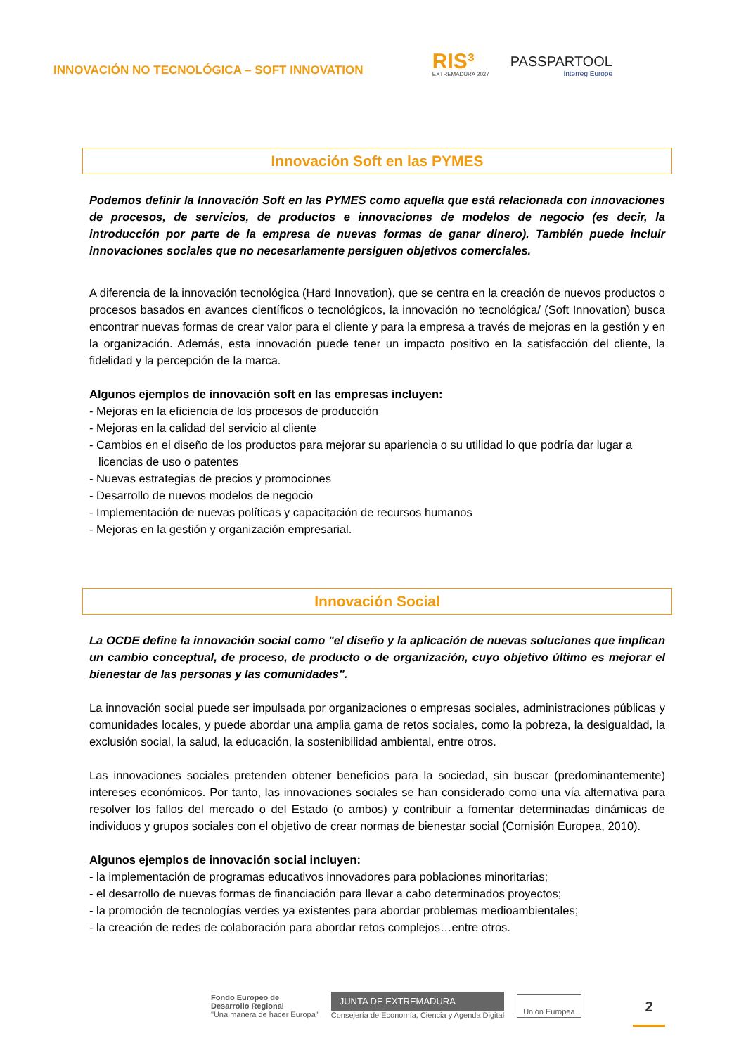INNOVACIÓN NO TECNOLÓGICA – SOFT INNOVATION
RIS³
EXTREMADURA 2027
PASSPARTOOL
Interreg Europe
Innovación Soft en las PYMES
Podemos definir la Innovación Soft en las PYMES como aquella que está relacionada con innovaciones de procesos, de servicios, de productos e innovaciones de modelos de negocio (es decir, la introducción por parte de la empresa de nuevas formas de ganar dinero). También puede incluir innovaciones sociales que no necesariamente persiguen objetivos comerciales.
A diferencia de la innovación tecnológica (Hard Innovation), que se centra en la creación de nuevos productos o procesos basados en avances científicos o tecnológicos, la innovación no tecnológica/ (Soft Innovation) busca encontrar nuevas formas de crear valor para el cliente y para la empresa a través de mejoras en la gestión y en la organización. Además, esta innovación puede tener un impacto positivo en la satisfacción del cliente, la fidelidad y la percepción de la marca.
Algunos ejemplos de innovación soft en las empresas incluyen:
- Mejoras en la eficiencia de los procesos de producción
- Mejoras en la calidad del servicio al cliente
- Cambios en el diseño de los productos para mejorar su apariencia o su utilidad lo que podría dar lugar a licencias de uso o patentes
- Nuevas estrategias de precios y promociones
- Desarrollo de nuevos modelos de negocio
- Implementación de nuevas políticas y capacitación de recursos humanos
- Mejoras en la gestión y organización empresarial.
Innovación Social
La OCDE define la innovación social como "el diseño y la aplicación de nuevas soluciones que implican un cambio conceptual, de proceso, de producto o de organización, cuyo objetivo último es mejorar el bienestar de las personas y las comunidades".
La innovación social puede ser impulsada por organizaciones o empresas sociales, administraciones públicas y comunidades locales, y puede abordar una amplia gama de retos sociales, como la pobreza, la desigualdad, la exclusión social, la salud, la educación, la sostenibilidad ambiental, entre otros.
Las innovaciones sociales pretenden obtener beneficios para la sociedad, sin buscar (predominantemente) intereses económicos. Por tanto, las innovaciones sociales se han considerado como una vía alternativa para resolver los fallos del mercado o del Estado (o ambos) y contribuir a fomentar determinadas dinámicas de individuos y grupos sociales con el objetivo de crear normas de bienestar social (Comisión Europea, 2010).
Algunos ejemplos de innovación social incluyen:
- la implementación de programas educativos innovadores para poblaciones minoritarias;
- el desarrollo de nuevas formas de financiación para llevar a cabo determinados proyectos;
- la promoción de tecnologías verdes ya existentes para abordar problemas medioambientales;
- la creación de redes de colaboración para abordar retos complejos…entre otros.
Fondo Europeo de
Desarrollo Regional
"Una manera de hacer Europa"
JUNTA DE EXTREMADURA
Consejería de Economía, Ciencia y Agenda Digital
Unión Europea
2